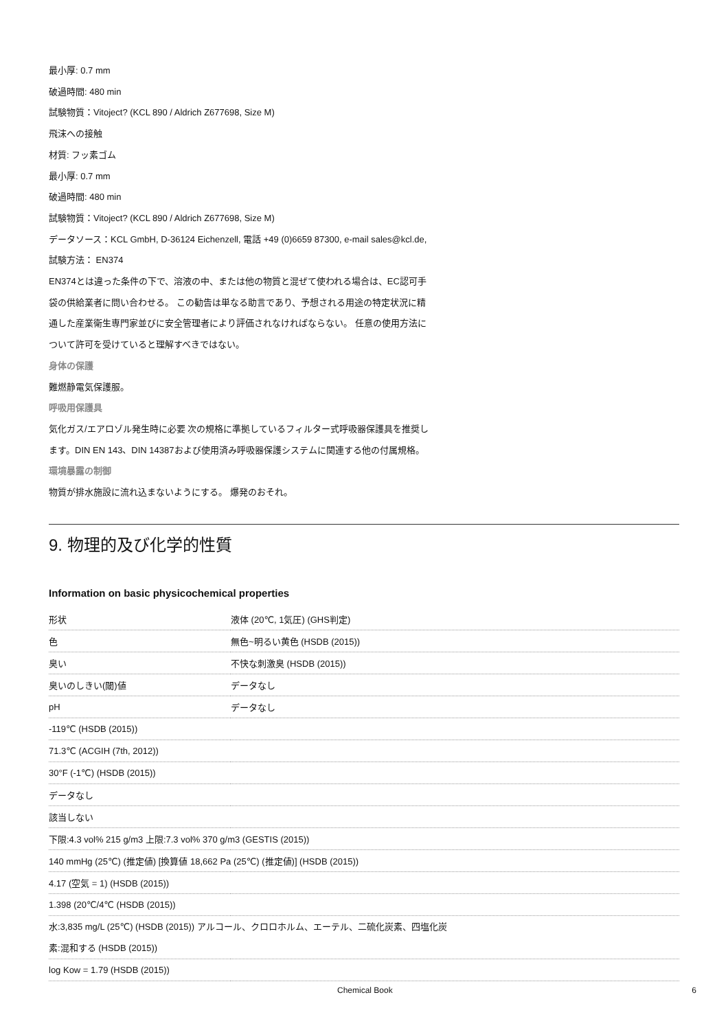最小厚: 0.7 mm
破過時間: 480 min
試験物質：Vitoject? (KCL 890 / Aldrich Z677698, Size M)
飛沫への接触
材質: フッ素ゴム
最小厚: 0.7 mm
破過時間: 480 min
試験物質：Vitoject? (KCL 890 / Aldrich Z677698, Size M)
データソース：KCL GmbH, D-36124 Eichenzell, 電話 +49 (0)6659 87300, e-mail sales@kcl.de,
試験方法： EN374
EN374とは違った条件の下で、溶液の中、または他の物質と混ぜて使われる場合は、EC認可手
袋の供給業者に問い合わせる。 この勧告は単なる助言であり、予想される用途の特定状況に精
通した産業衛生専門家並びに安全管理者により評価されなければならない。 任意の使用方法に
ついて許可を受けていると理解すべきではない。
身体の保護
難燃静電気保護服。
呼吸用保護具
気化ガス/エアロゾル発生時に必要 次の規格に準拠しているフィルター式呼吸器保護具を推奨し
ます。DIN EN 143、DIN 14387および使用済み呼吸器保護システムに関連する他の付属規格。
環境暴露の制御
物質が排水施設に流れ込まないようにする。 爆発のおそれ。
9. 物理的及び化学的性質
Information on basic physicochemical properties
| 形状 | 液体 (20℃, 1気圧) (GHS判定) |
| 色 | 無色~明るい黄色 (HSDB (2015)) |
| 臭い | 不快な刺激臭 (HSDB (2015)) |
| 臭いのしきい(閾)値 | データなし |
| pH | データなし |
| -119℃ (HSDB (2015)) | |
| 71.3℃ (ACGIH (7th, 2012)) | |
| 30°F (-1℃) (HSDB (2015)) | |
| データなし | |
| 該当しない | |
| 下限:4.3 vol% 215 g/m3 上限:7.3 vol% 370 g/m3 (GESTIS (2015)) | |
| 140 mmHg (25℃) (推定値) [換算値 18,662 Pa (25℃) (推定値)] (HSDB (2015)) | |
| 4.17 (空気 = 1) (HSDB (2015)) | |
| 1.398 (20℃/4℃ (HSDB (2015)) | |
| 水:3,835 mg/L (25℃) (HSDB (2015)) アルコール、クロロホルム、エーテル、二硫化炭素、四塩化炭 素:混和する (HSDB (2015)) | |
| log Kow = 1.79 (HSDB (2015)) | |
Chemical Book 6